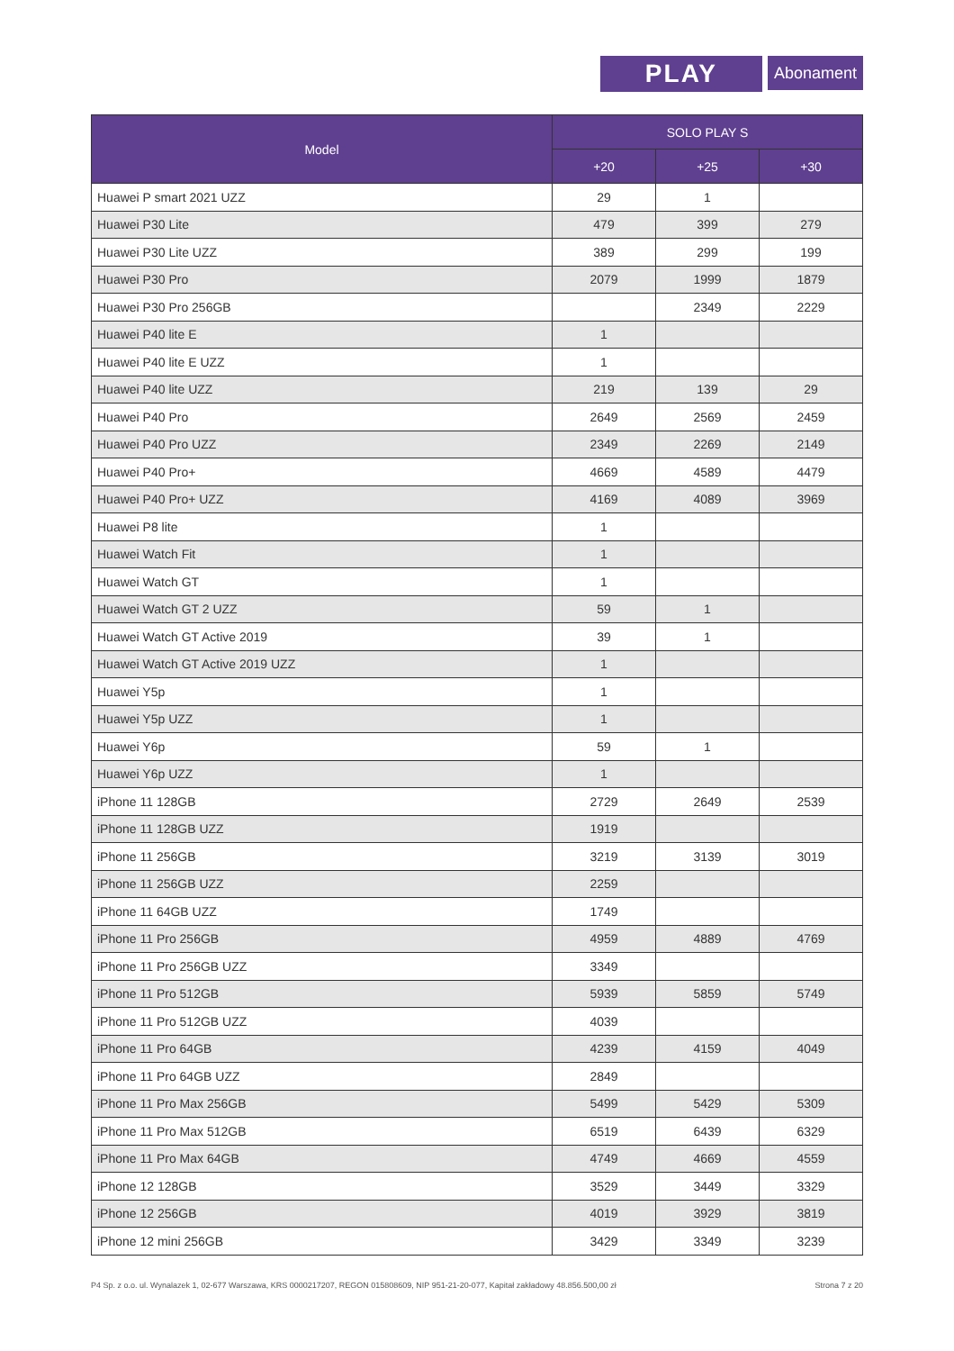PLAY
Abonament
| Model | SOLO PLAY S | | |
| --- | --- | --- | --- |
| | +20 | +25 | +30 |
| Huawei P smart 2021 UZZ | 29 | 1 | |
| Huawei P30 Lite | 479 | 399 | 279 |
| Huawei P30 Lite UZZ | 389 | 299 | 199 |
| Huawei P30 Pro | 2079 | 1999 | 1879 |
| Huawei P30 Pro 256GB | | 2349 | 2229 |
| Huawei P40 lite E | 1 | | |
| Huawei P40 lite E UZZ | 1 | | |
| Huawei P40 lite UZZ | 219 | 139 | 29 |
| Huawei P40 Pro | 2649 | 2569 | 2459 |
| Huawei P40 Pro UZZ | 2349 | 2269 | 2149 |
| Huawei P40 Pro+ | 4669 | 4589 | 4479 |
| Huawei P40 Pro+ UZZ | 4169 | 4089 | 3969 |
| Huawei P8 lite | 1 | | |
| Huawei Watch Fit | 1 | | |
| Huawei Watch GT | 1 | | |
| Huawei Watch GT 2 UZZ | 59 | 1 | |
| Huawei Watch GT Active 2019 | 39 | 1 | |
| Huawei Watch GT Active 2019 UZZ | 1 | | |
| Huawei Y5p | 1 | | |
| Huawei Y5p UZZ | 1 | | |
| Huawei Y6p | 59 | 1 | |
| Huawei Y6p UZZ | 1 | | |
| iPhone 11 128GB | 2729 | 2649 | 2539 |
| iPhone 11 128GB UZZ | 1919 | | |
| iPhone 11 256GB | 3219 | 3139 | 3019 |
| iPhone 11 256GB UZZ | 2259 | | |
| iPhone 11 64GB UZZ | 1749 | | |
| iPhone 11 Pro 256GB | 4959 | 4889 | 4769 |
| iPhone 11 Pro 256GB UZZ | 3349 | | |
| iPhone 11 Pro 512GB | 5939 | 5859 | 5749 |
| iPhone 11 Pro 512GB UZZ | 4039 | | |
| iPhone 11 Pro 64GB | 4239 | 4159 | 4049 |
| iPhone 11 Pro 64GB UZZ | 2849 | | |
| iPhone 11 Pro Max 256GB | 5499 | 5429 | 5309 |
| iPhone 11 Pro Max 512GB | 6519 | 6439 | 6329 |
| iPhone 11 Pro Max 64GB | 4749 | 4669 | 4559 |
| iPhone 12 128GB | 3529 | 3449 | 3329 |
| iPhone 12 256GB | 4019 | 3929 | 3819 |
| iPhone 12 mini 256GB | 3429 | 3349 | 3239 |
P4 Sp. z o.o. ul. Wynalazek 1, 02-677 Warszawa, KRS 0000217207, REGON 015808609, NIP 951-21-20-077, Kapitał zakładowy 48.856.500,00 zł Strona 7 z 20